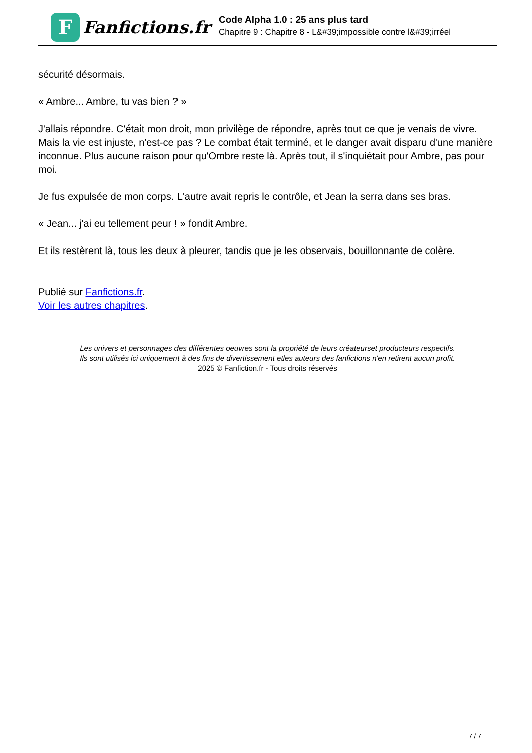F
Fanfictions.fr
Code Alpha 1.0 : 25 ans plus tard
Chapitre 9 : Chapitre 8 - L&#39;impossible contre l&#39;irréel
sécurité désormais.
« Ambre... Ambre, tu vas bien ? »
J'allais répondre. C'était mon droit, mon privilège de répondre, après tout ce que je venais de vivre. Mais la vie est injuste, n'est-ce pas ? Le combat était terminé, et le danger avait disparu d'une manière inconnue. Plus aucune raison pour qu'Ombre reste là. Après tout, il s'inquiétait pour Ambre, pas pour moi.
Je fus expulsée de mon corps. L'autre avait repris le contrôle, et Jean la serra dans ses bras.
« Jean... j'ai eu tellement peur ! » fondit Ambre.
Et ils restèrent là, tous les deux à pleurer, tandis que je les observais, bouillonnante de colère.
Publié sur Fanfictions.fr.
Voir les autres chapitres.
Les univers et personnages des différentes oeuvres sont la propriété de leurs créateurset producteurs respectifs.
Ils sont utilisés ici uniquement à des fins de divertissement etles auteurs des fanfictions n'en retirent aucun profit.
2025 © Fanfiction.fr - Tous droits réservés
7 / 7